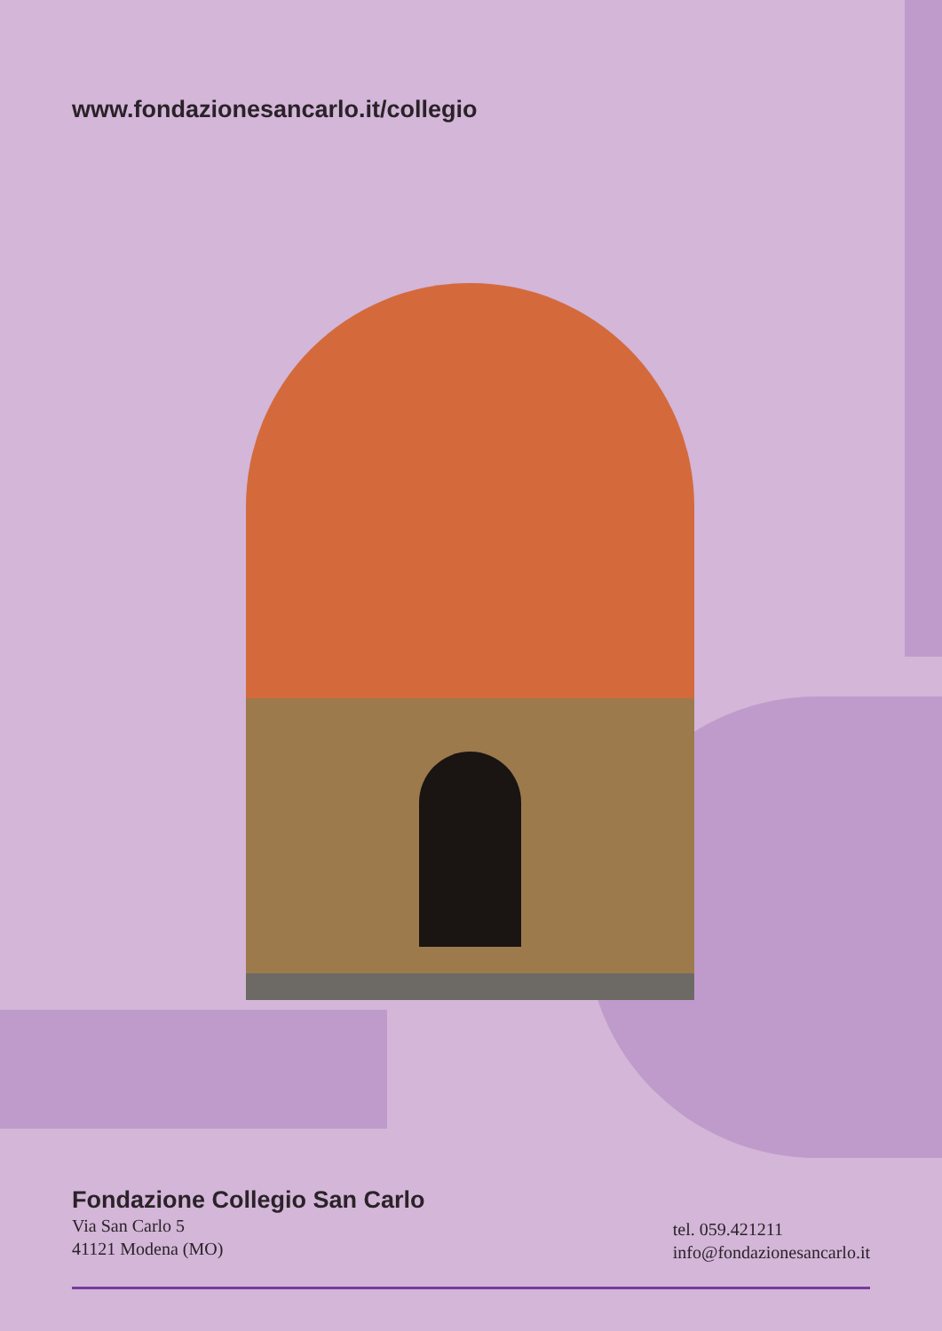www.fondazionesancarlo.it/collegio
Fondazione Collegio San Carlo
Via San Carlo 5
41121 Modena (MO)
tel. 059.421211
info@fondazionesancarlo.it